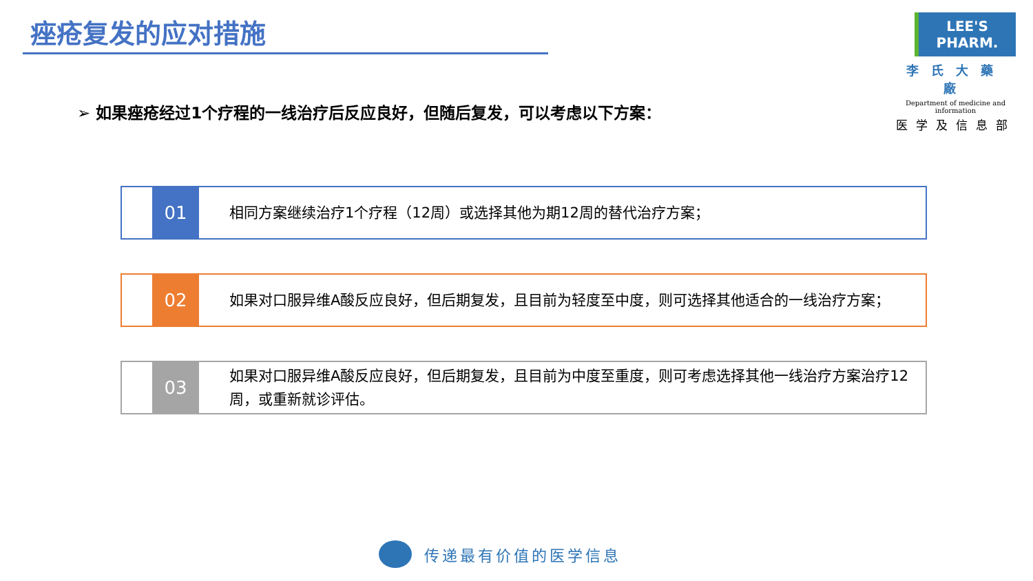痤疮复发的应对措施
LEE'S PHARM.
李氏大藥廠
Department of medicine and information
医学及信息部
➢ 如果痤疮经过1个疗程的一线治疗后反应良好，但随后复发，可以考虑以下方案：
01
相同方案继续治疗1个疗程（12周）或选择其他为期12周的替代治疗方案；
02
如果对口服异维A酸反应良好，但后期复发，且目前为轻度至中度，则可选择其他适合的一线治疗方案；
03
如果对口服异维A酸反应良好，但后期复发，且目前为中度至重度，则可考虑选择其他一线治疗方案治疗12周，或重新就诊评估。
传递最有价值的医学信息